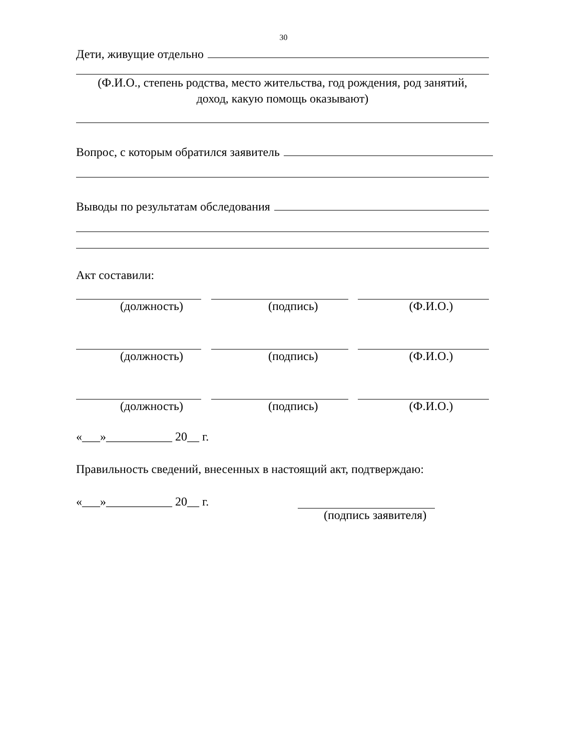30
Дети, живущие отдельно
(Ф.И.О., степень родства, место жительства, год рождения, род занятий,
доход, какую помощь оказывают)
Вопрос, с которым обратился заявитель
Выводы по результатам обследования
Акт составили:
(должность) (подпись) (Ф.И.О.)
(должность) (подпись) (Ф.И.О.)
(должность) (подпись) (Ф.И.О.)
«___»___________ 20__ г.
Правильность сведений, внесенных в настоящий акт, подтверждаю:
«___»___________ 20__ г.
(подпись заявителя)